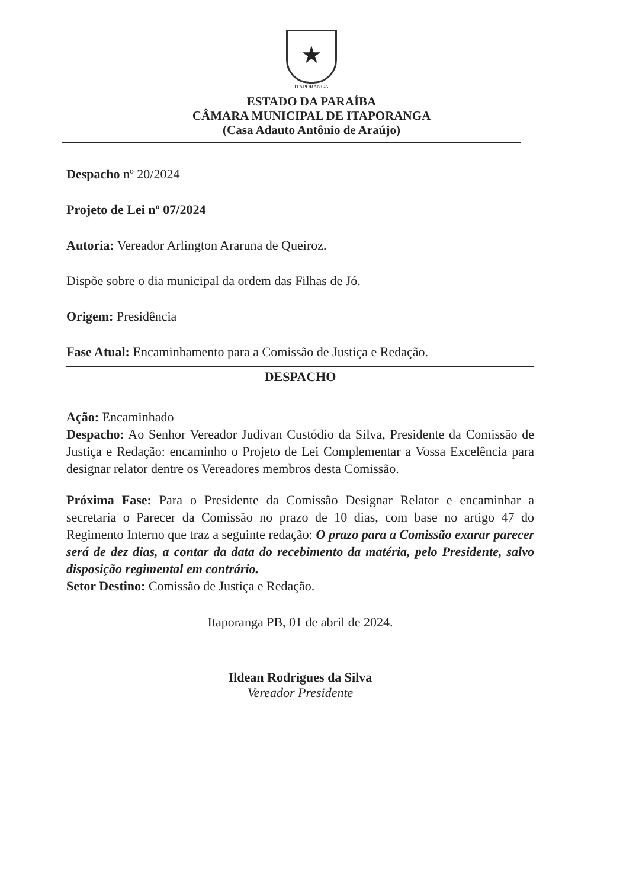★
ITAPORANGA
ESTADO DA PARAÍBA
CÂMARA MUNICIPAL DE ITAPORANGA
(Casa Adauto Antônio de Araújo)
Despacho nº 20/2024
Projeto de Lei nº 07/2024
Autoria: Vereador Arlington Araruna de Queiroz.
Dispõe sobre o dia municipal da ordem das Filhas de Jó.
Origem: Presidência
Fase Atual: Encaminhamento para a Comissão de Justiça e Redação.
DESPACHO
Ação: Encaminhado
Despacho: Ao Senhor Vereador Judivan Custódio da Silva, Presidente da Comissão de Justiça e Redação: encaminho o Projeto de Lei Complementar a Vossa Excelência para designar relator dentre os Vereadores membros desta Comissão.
Próxima Fase: Para o Presidente da Comissão Designar Relator e encaminhar a secretaria o Parecer da Comissão no prazo de 10 dias, com base no artigo 47 do Regimento Interno que traz a seguinte redação: O prazo para a Comissão exarar parecer será de dez dias, a contar da data do recebimento da matéria, pelo Presidente, salvo disposição regimental em contrário.
Setor Destino: Comissão de Justiça e Redação.
Itaporanga PB, 01 de abril de 2024.
Ildean Rodrigues da Silva
Vereador Presidente